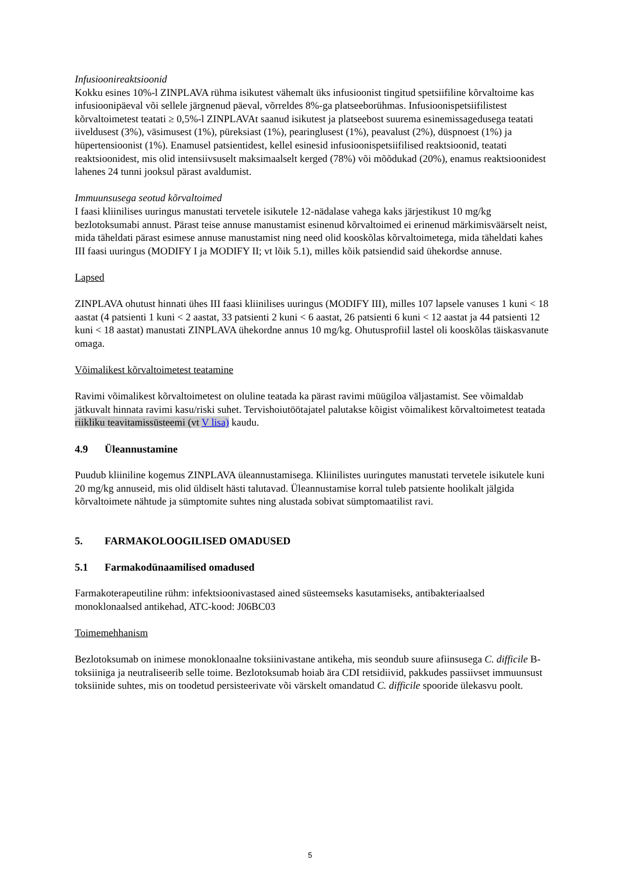Infusioonireaktsioonid
Kokku esines 10%-l ZINPLAVA rühma isikutest vähemalt üks infusioonist tingitud spetsiifiline kõrvaltoime kas infusioonipäeval või sellele järgnenud päeval, võrreldes 8%-ga platseeborühmas. Infusioonispetsiifilistest kõrvaltoimetest teatati ≥ 0,5%-l ZINPLAVAt saanud isikutest ja platseebost suurema esinemissagedusega teatati iiveldusest (3%), väsimusest (1%), püreksiast (1%), pearinglusest (1%), peavalust (2%), düspnoest (1%) ja hüpertensioonist (1%). Enamusel patsientidest, kellel esinesid infusioonispetsiifilised reaktsioonid, teatati reaktsioonidest, mis olid intensiivsuselt maksimaalselt kerged (78%) või mõõdukad (20%), enamus reaktsioonidest lahenes 24 tunni jooksul pärast avaldumist.
Immuunsusega seotud kõrvaltoimed
I faasi kliinilises uuringus manustati tervetele isikutele 12-nädalase vahega kaks järjestikust 10 mg/kg bezlotoksumabi annust. Pärast teise annuse manustamist esinenud kõrvaltoimed ei erinenud märkimisväärselt neist, mida täheldati pärast esimese annuse manustamist ning need olid kooskõlas kõrvaltoimetega, mida täheldati kahes III faasi uuringus (MODIFY I ja MODIFY II; vt lõik 5.1), milles kõik patsiendid said ühekordse annuse.
Lapsed
ZINPLAVA ohutust hinnati ühes III faasi kliinilises uuringus (MODIFY III), milles 107 lapsele vanuses 1 kuni < 18 aastat (4 patsienti 1 kuni < 2 aastat, 33 patsienti 2 kuni < 6 aastat, 26 patsienti 6 kuni < 12 aastat ja 44 patsienti 12 kuni < 18 aastat) manustati ZINPLAVA ühekordne annus 10 mg/kg. Ohutusprofiil lastel oli kooskõlas täiskasvanute omaga.
Võimalikest kõrvaltoimetest teatamine
Ravimi võimalikest kõrvaltoimetest on oluline teatada ka pärast ravimi müügiloa väljastamist. See võimaldab jätkuvalt hinnata ravimi kasu/riski suhet. Tervishoiutöötajatel palutakse kõigist võimalikest kõrvaltoimetest teatada riikliku teavitamissüsteemi (vt V lisa) kaudu.
4.9 Üleannustamine
Puudub kliiniline kogemus ZINPLAVA üleannustamisega. Kliinilistes uuringutes manustati tervetele isikutele kuni 20 mg/kg annuseid, mis olid üldiselt hästi talutavad. Üleannustamise korral tuleb patsiente hoolikalt jälgida kõrvaltoimete nähtude ja sümptomite suhtes ning alustada sobivat sümptomaatilist ravi.
5. FARMAKOLOOGILISED OMADUSED
5.1 Farmakodünaamilised omadused
Farmakoterapeutiline rühm: infektsioonivastased ained süsteemseks kasutamiseks, antibakteriaalsed monoklonaalsed antikehad, ATC-kood: J06BC03
Toimemehhanism
Bezlotoksumab on inimese monoklonaalne toksiinivastane antikeha, mis seondub suure afiinsusega C. difficile B-toksiiniga ja neutraliseerib selle toime. Bezlotoksumab hoiab ära CDI retsidiivid, pakkudes passiivset immuunsust toksiinide suhtes, mis on toodetud persisteerivate või värskelt omandatud C. difficile spooride ülekasvu poolt.
5